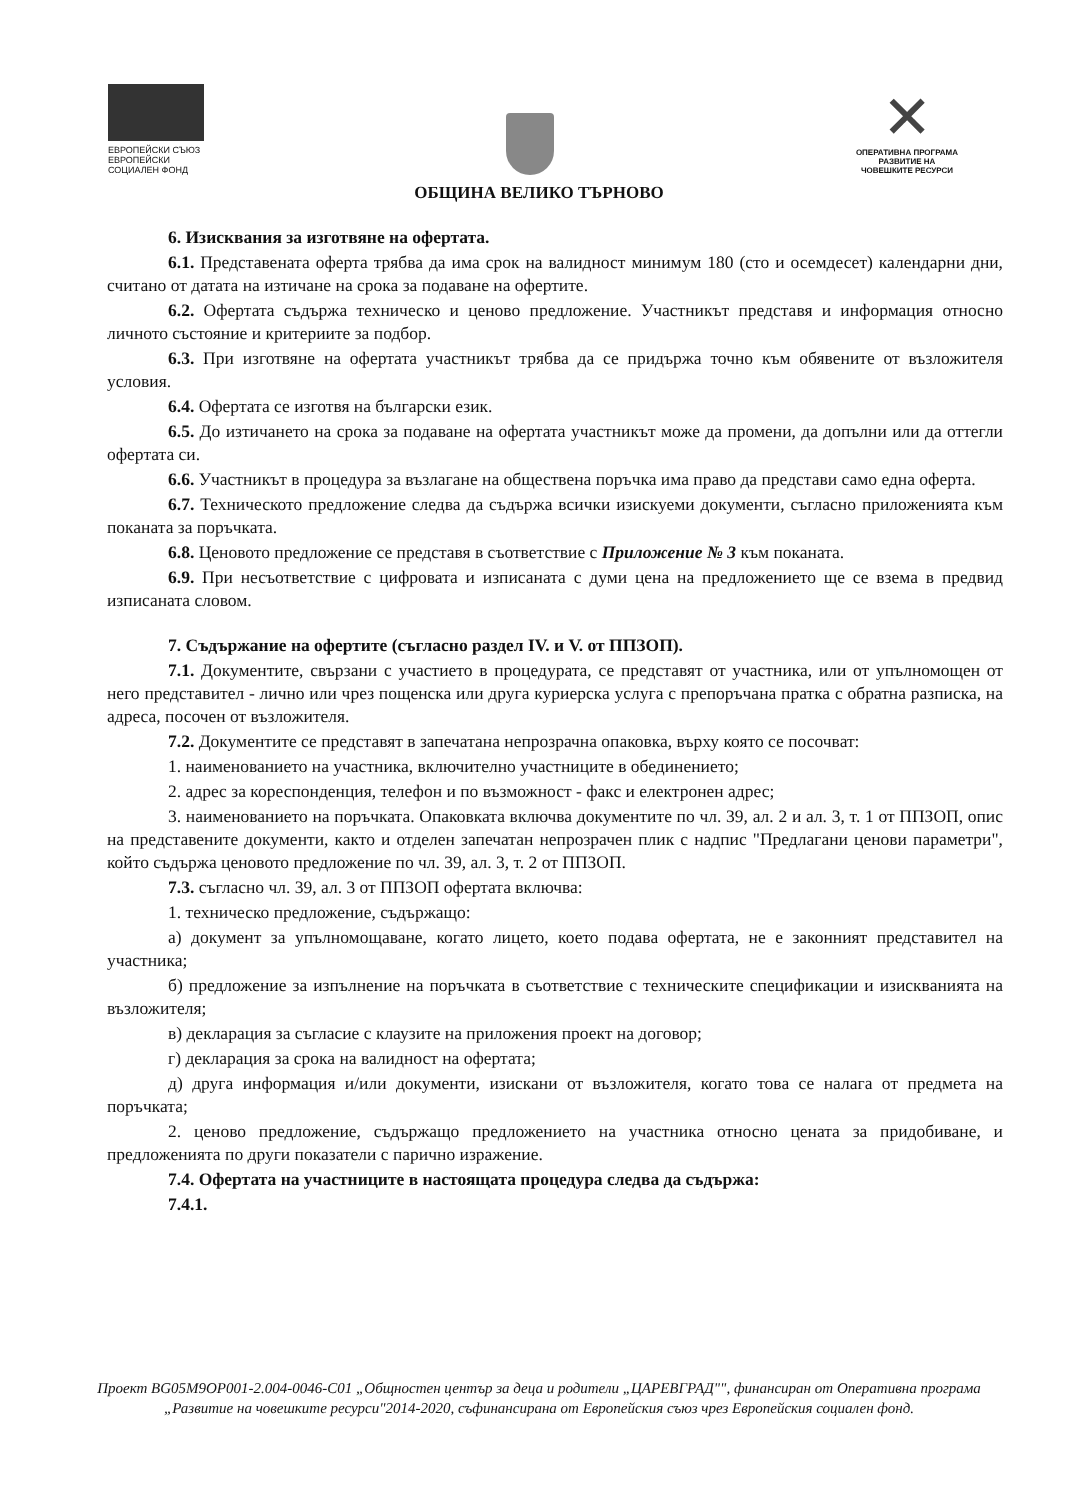ЕВРОПЕЙСКИ СЪЮЗ
ЕВРОПЕЙСКИ
СОЦИАЛЕН ФОНД
✕
ОПЕРАТИВНА ПРОГРАМА
РАЗВИТИЕ НА
ЧОВЕШКИТЕ РЕСУРСИ
ОБЩИНА ВЕЛИКО ТЪРНОВО
6. Изисквания за изготвяне на офертата.
6.1. Представената оферта трябва да има срок на валидност минимум 180 (сто и осемдесет) календарни дни, считано от датата на изтичане на срока за подаване на офертите.
6.2. Офертата съдържа техническо и ценово предложение. Участникът представя и информация относно личното състояние и критериите за подбор.
6.3. При изготвяне на офертата участникът трябва да се придържа точно към обявените от възложителя условия.
6.4. Офертата се изготвя на български език.
6.5. До изтичането на срока за подаване на офертата участникът може да промени, да допълни или да оттегли офертата си.
6.6. Участникът в процедура за възлагане на обществена поръчка има право да представи само една оферта.
6.7. Техническото предложение следва да съдържа всички изискуеми документи, съгласно приложенията към поканата за поръчката.
6.8. Ценовото предложение се представя в съответствие с Приложение № 3 към поканата.
6.9. При несъответствие с цифровата и изписаната с думи цена на предложението ще се взема в предвид изписаната словом.
7. Съдържание на офертите (съгласно раздел IV. и V. от ППЗОП).
7.1. Документите, свързани с участието в процедурата, се представят от участника, или от упълномощен от него представител - лично или чрез пощенска или друга куриерска услуга с препоръчана пратка с обратна разписка, на адреса, посочен от възложителя.
7.2. Документите се представят в запечатана непрозрачна опаковка, върху която се посочват:
1. наименованието на участника, включително участниците в обединението;
2. адрес за кореспонденция, телефон и по възможност - факс и електронен адрес;
3. наименованието на поръчката. Опаковката включва документите по чл. 39, ал. 2 и ал. 3, т. 1 от ППЗОП, опис на представените документи, както и отделен запечатан непрозрачен плик с надпис "Предлагани ценови параметри", който съдържа ценовото предложение по чл. 39, ал. 3, т. 2 от ППЗОП.
7.3. съгласно чл. 39, ал. 3 от ППЗОП офертата включва:
1. техническо предложение, съдържащо:
а) документ за упълномощаване, когато лицето, което подава офертата, не е законният представител на участника;
б) предложение за изпълнение на поръчката в съответствие с техническите спецификации и изискванията на възложителя;
в) декларация за съгласие с клаузите на приложения проект на договор;
г) декларация за срока на валидност на офертата;
д) друга информация и/или документи, изискани от възложителя, когато това се налага от предмета на поръчката;
2. ценово предложение, съдържащо предложението на участника относно цената за придобиване, и предложенията по други показатели с парично изражение.
7.4. Офертата на участниците в настоящата процедура следва да съдържа:
7.4.1.
Проект BG05M9OP001-2.004-0046-C01 „Общностен център за деца и родители „ЦАРЕВГРАД"", финансиран от Оперативна програма „Развитие на човешките ресурси"2014-2020, съфинансирана от Европейския съюз чрез Европейския социален фонд.